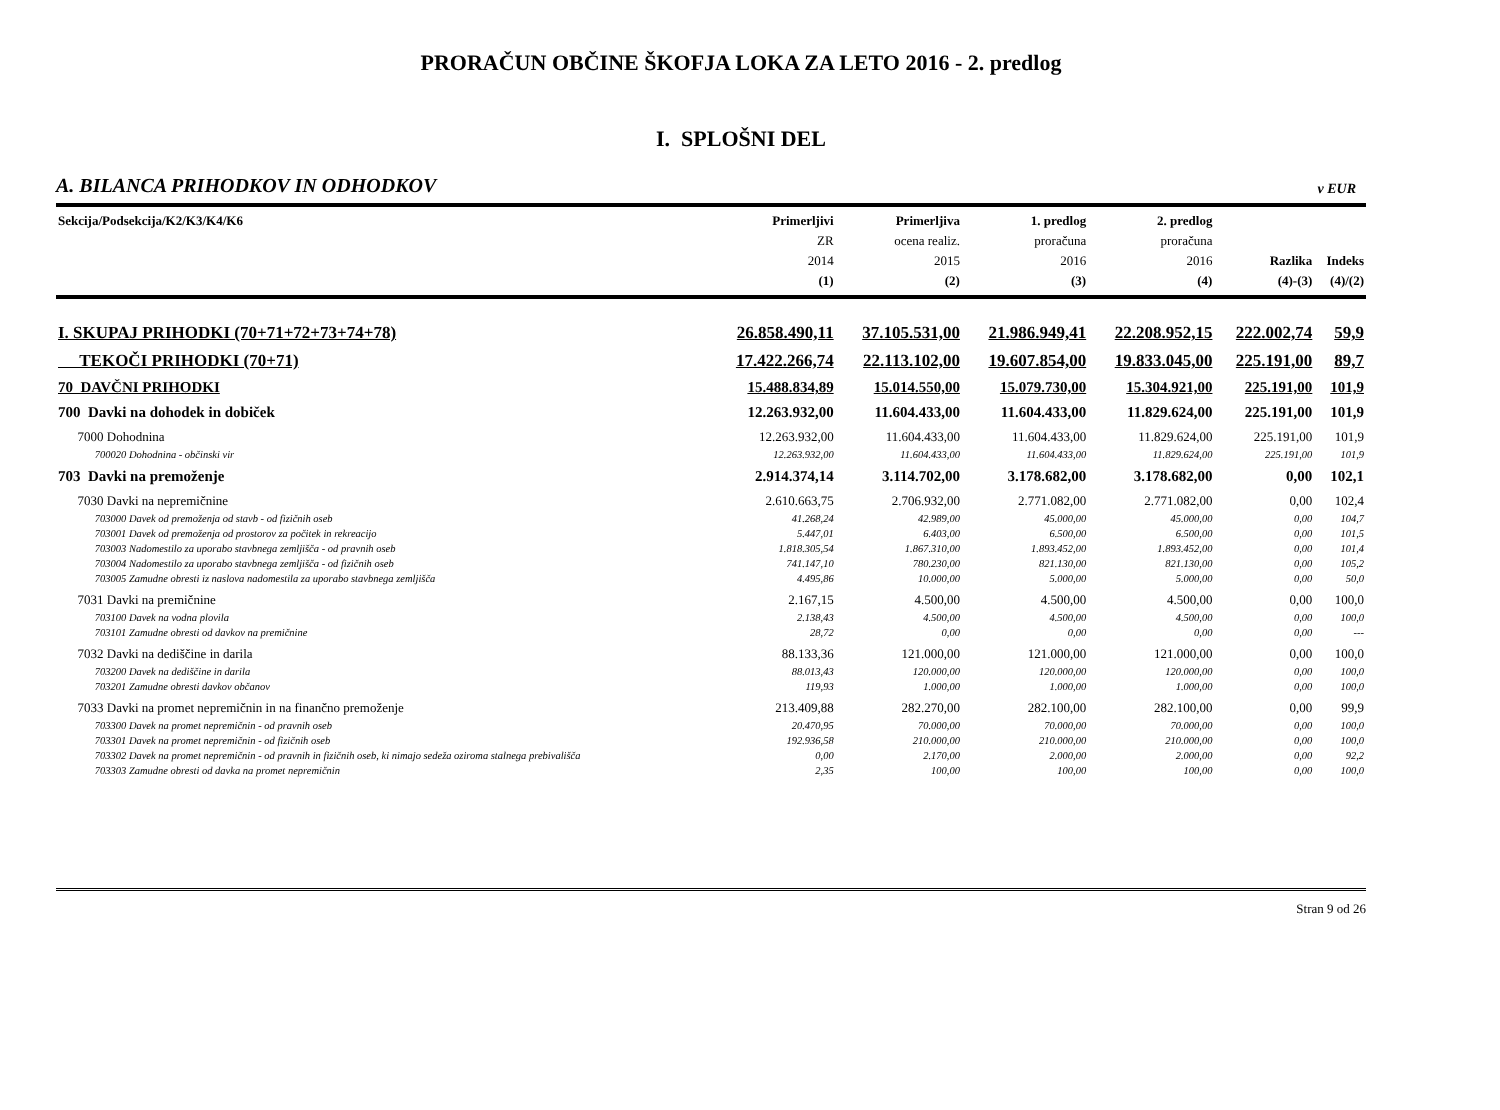PRORAČUN OBČINE ŠKOFJA LOKA ZA LETO 2016 - 2. predlog
I. SPLOŠNI DEL
A. BILANCA PRIHODKOV IN ODHODKOV v EUR
| Sekcija/Podsekcija/K2/K3/K4/K6 | Primerljivi ZR 2014 (1) | Primerljiva ocena realiz. 2015 (2) | 1. predlog proračuna 2016 (3) | 2. predlog proračuna 2016 (4) | Razlika (4)-(3) | Indeks (4)/(2) |
| --- | --- | --- | --- | --- | --- | --- |
| I. SKUPAJ PRIHODKI (70+71+72+73+74+78) | 26.858.490,11 | 37.105.531,00 | 21.986.949,41 | 22.208.952,15 | 222.002,74 | 59,9 |
| TEKOČI PRIHODKI (70+71) | 17.422.266,74 | 22.113.102,00 | 19.607.854,00 | 19.833.045,00 | 225.191,00 | 89,7 |
| 70 DAVČNI PRIHODKI | 15.488.834,89 | 15.014.550,00 | 15.079.730,00 | 15.304.921,00 | 225.191,00 | 101,9 |
| 700 Davki na dohodek in dobiček | 12.263.932,00 | 11.604.433,00 | 11.604.433,00 | 11.829.624,00 | 225.191,00 | 101,9 |
| 7000 Dohodnina | 12.263.932,00 | 11.604.433,00 | 11.604.433,00 | 11.829.624,00 | 225.191,00 | 101,9 |
| 700020 Dohodnina - občinski vir | 12.263.932,00 | 11.604.433,00 | 11.604.433,00 | 11.829.624,00 | 225.191,00 | 101,9 |
| 703 Davki na premoženje | 2.914.374,14 | 3.114.702,00 | 3.178.682,00 | 3.178.682,00 | 0,00 | 102,1 |
| 7030 Davki na nepremičnine | 2.610.663,75 | 2.706.932,00 | 2.771.082,00 | 2.771.082,00 | 0,00 | 102,4 |
| 703000 Davek od premoženja od stavb - od fizičnih oseb | 41.268,24 | 42.989,00 | 45.000,00 | 45.000,00 | 0,00 | 104,7 |
| 703001 Davek od premoženja od prostorov za počitek in rekreacijo | 5.447,01 | 6.403,00 | 6.500,00 | 6.500,00 | 0,00 | 101,5 |
| 703003 Nadomestilo za uporabo stavbnega zemljišča - od pravnih oseb | 1.818.305,54 | 1.867.310,00 | 1.893.452,00 | 1.893.452,00 | 0,00 | 101,4 |
| 703004 Nadomestilo za uporabo stavbnega zemljišča - od fizičnih oseb | 741.147,10 | 780.230,00 | 821.130,00 | 821.130,00 | 0,00 | 105,2 |
| 703005 Zamudne obresti iz naslova nadomestila za uporabo stavbnega zemljišča | 4.495,86 | 10.000,00 | 5.000,00 | 5.000,00 | 0,00 | 50,0 |
| 7031 Davki na premičnine | 2.167,15 | 4.500,00 | 4.500,00 | 4.500,00 | 0,00 | 100,0 |
| 703100 Davek na vodna plovila | 2.138,43 | 4.500,00 | 4.500,00 | 4.500,00 | 0,00 | 100,0 |
| 703101 Zamudne obresti od davkov na premičnine | 28,72 | 0,00 | 0,00 | 0,00 | 0,00 | --- |
| 7032 Davki na dediščine in darila | 88.133,36 | 121.000,00 | 121.000,00 | 121.000,00 | 0,00 | 100,0 |
| 703200 Davek na dediščine in darila | 88.013,43 | 120.000,00 | 120.000,00 | 120.000,00 | 0,00 | 100,0 |
| 703201 Zamudne obresti davkov občanov | 119,93 | 1.000,00 | 1.000,00 | 1.000,00 | 0,00 | 100,0 |
| 7033 Davki na promet nepremičnin in na finančno premoženje | 213.409,88 | 282.270,00 | 282.100,00 | 282.100,00 | 0,00 | 99,9 |
| 703300 Davek na promet nepremičnin - od pravnih oseb | 20.470,95 | 70.000,00 | 70.000,00 | 70.000,00 | 0,00 | 100,0 |
| 703301 Davek na promet nepremičnin - od fizičnih oseb | 192.936,58 | 210.000,00 | 210.000,00 | 210.000,00 | 0,00 | 100,0 |
| 703302 Davek na promet nepremičnin - od pravnih in fizičnih oseb, ki nimajo sedeža oziroma stalnega prebivališča | 0,00 | 2.170,00 | 2.000,00 | 2.000,00 | 0,00 | 92,2 |
| 703303 Zamudne obresti od davka na promet nepremičnin | 2,35 | 100,00 | 100,00 | 100,00 | 0,00 | 100,0 |
Stran 9 od 26